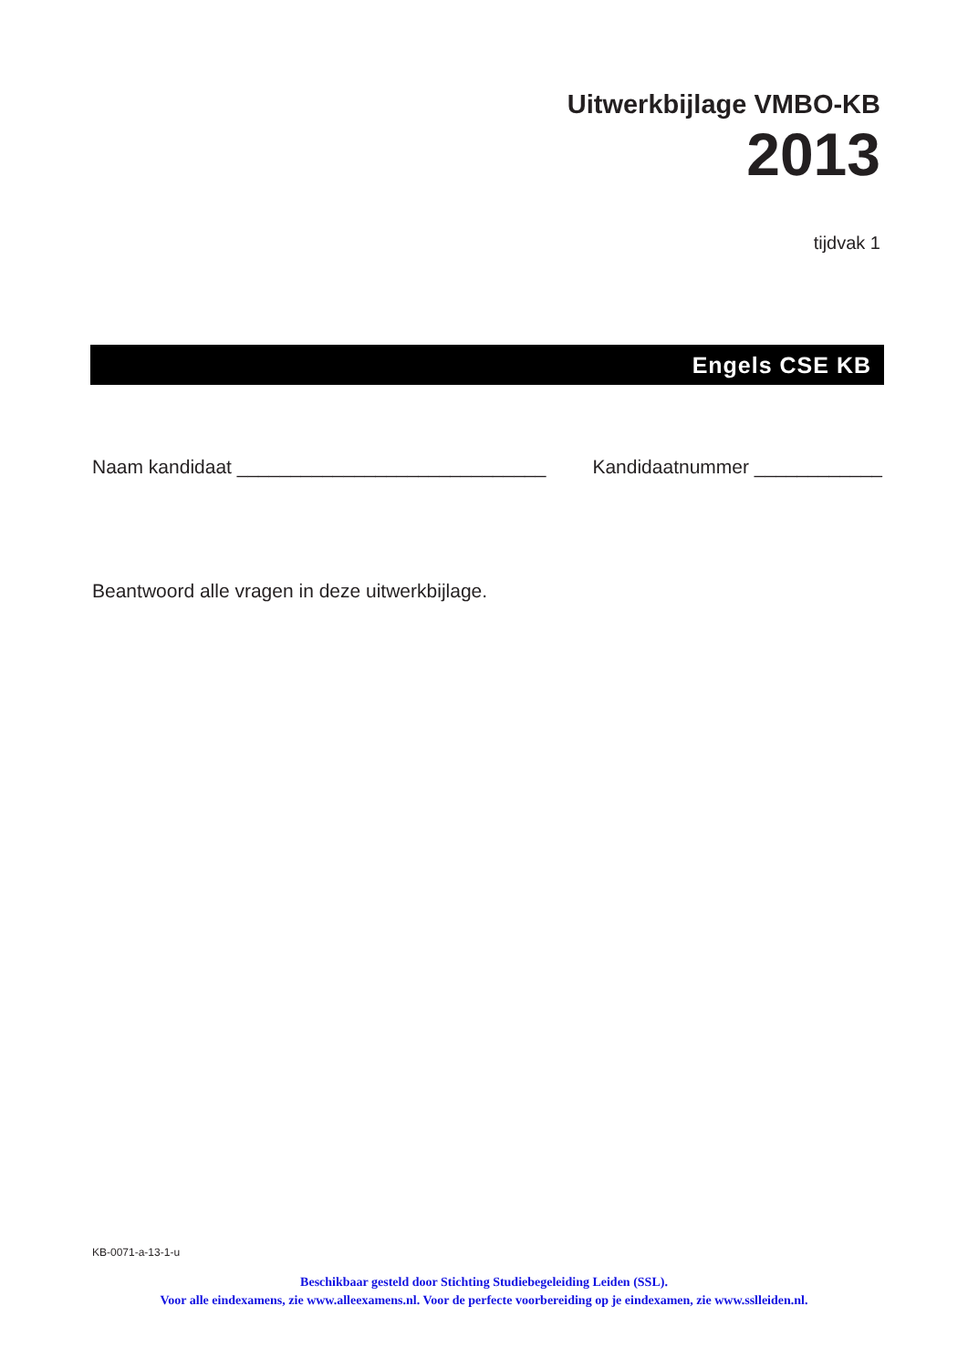Uitwerkbijlage VMBO-KB
2013
tijdvak 1
Engels CSE KB
Naam kandidaat _____________________________ Kandidaatnummer ____________
Beantwoord alle vragen in deze uitwerkbijlage.
KB-0071-a-13-1-u
Beschikbaar gesteld door Stichting Studiebegeleiding Leiden (SSL).
Voor alle eindexamens, zie www.alleexamens.nl. Voor de perfecte voorbereiding op je eindexamen, zie www.sslleiden.nl.